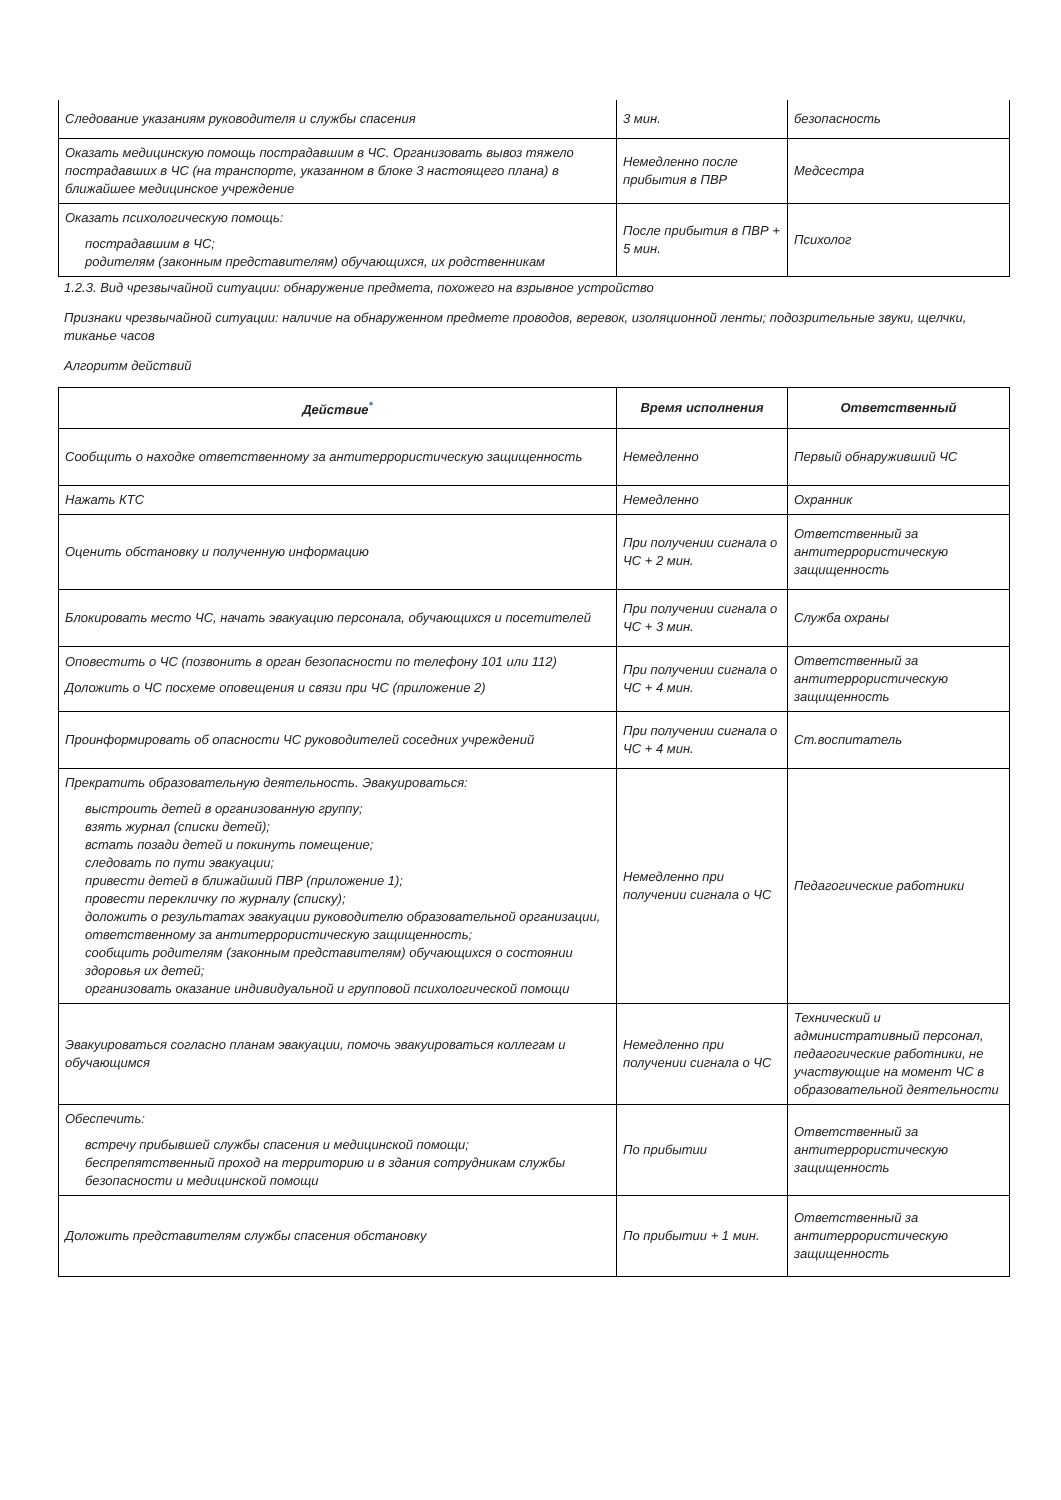| Следование указаниям руководителя и службы спасения | 3 мин. | безопасность |
| Оказать медицинскую помощь пострадавшим в ЧС. Организовать вывоз тяжело пострадавших в ЧС (на транспорте, указанном в блоке 3 настоящего плана) в ближайшее медицинское учреждение | Немедленно после прибытия в ПВР | Медсестра |
| Оказать психологическую помощь: пострадавшим в ЧС; родителям (законным представителям) обучающихся, их родственникам | После прибытия в ПВР + 5 мин. | Психолог |
1.2.3. Вид чрезвычайной ситуации: обнаружение предмета, похожего на взрывное устройство
Признаки чрезвычайной ситуации: наличие на обнаруженном предмете проводов, веревок, изоляционной ленты; подозрительные звуки, щелчки, тиканье часов
Алгоритм действий
| Действие<sup>*</sup> | Время исполнения | Ответственный |
| --- | --- | --- |
| Сообщить о находке ответственному за антитеррористическую защищенность | Немедленно | Первый обнаруживший ЧС |
| Нажать КТС | Немедленно | Охранник |
| Оценить обстановку и полученную информацию | При получении сигнала о ЧС + 2 мин. | Ответственный за антитеррористическую защищенность |
| Блокировать место ЧС, начать эвакуацию персонала, обучающихся и посетителей | При получении сигнала о ЧС + 3 мин. | Служба охраны |
| Оповестить о ЧС (позвонить в орган безопасности по телефону 101 или 112) Доложить о ЧС посхеме оповещения и связи при ЧС (приложение 2) | При получении сигнала о ЧС + 4 мин. | Ответственный за антитеррористическую защищенность |
| Проинформировать об опасности ЧС руководителей соседних учреждений | При получении сигнала о ЧС + 4 мин. | Ст.воспитатель |
| Прекратить образовательную деятельность. Эвакуироваться: выстроить детей в организованную группу; взять журнал (списки детей); встать позади детей и покинуть помещение; следовать по пути эвакуации; привести детей в ближайший ПВР (приложение 1); провести перекличку по журналу (списку); доложить о результатах эвакуации руководителю образовательной организации, ответственному за антитеррористическую защищенность; сообщить родителям (законным представителям) обучающихся о состоянии здоровья их детей; организовать оказание индивидуальной и групповой психологической помощи | Немедленно при получении сигнала о ЧС | Педагогические работники |
| Эвакуироваться согласно планам эвакуации, помочь эвакуироваться коллегам и обучающимся | Немедленно при получении сигнала о ЧС | Технический и административный персонал, педагогические работники, не участвующие на момент ЧС в образовательной деятельности |
| Обеспечить: встречу прибывшей службы спасения и медицинской помощи; беспрепятственный проход на территорию и в здания сотрудникам службы безопасности и медицинской помощи | По прибытии | Ответственный за антитеррористическую защищенность |
| Доложить представителям службы спасения обстановку | По прибытии + 1 мин. | Ответственный за антитеррористическую защищенность |